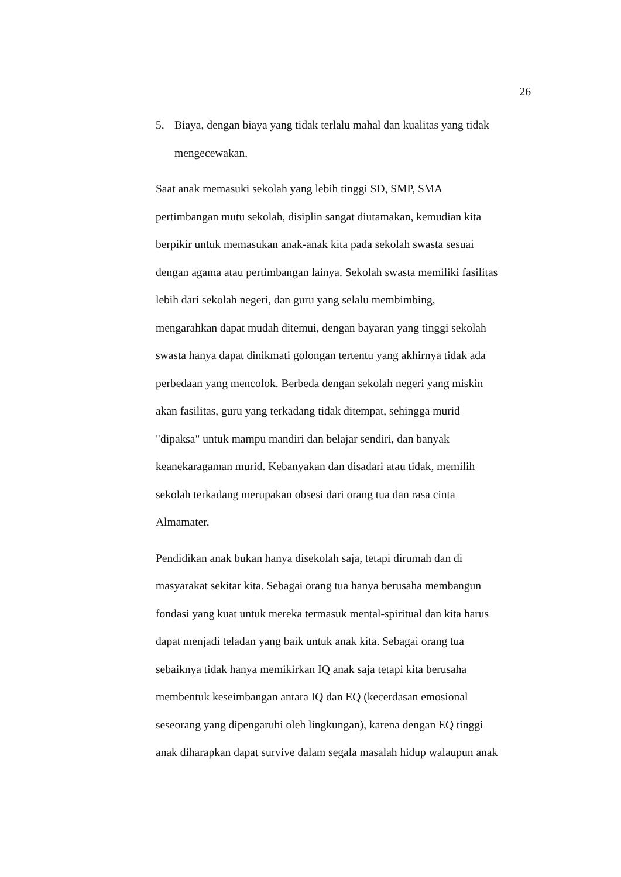26
5. Biaya, dengan biaya yang tidak terlalu mahal dan kualitas yang tidak
mengecewakan.
Saat anak memasuki sekolah yang lebih tinggi SD, SMP, SMA
pertimbangan mutu sekolah, disiplin sangat diutamakan, kemudian kita
berpikir untuk memasukan anak-anak kita pada sekolah swasta sesuai
dengan agama atau pertimbangan lainya. Sekolah swasta memiliki fasilitas
lebih dari sekolah negeri, dan guru yang selalu membimbing,
mengarahkan dapat mudah ditemui, dengan bayaran yang tinggi sekolah
swasta hanya dapat dinikmati golongan tertentu yang akhirnya tidak ada
perbedaan yang mencolok. Berbeda dengan sekolah negeri yang miskin
akan fasilitas, guru yang terkadang tidak ditempat, sehingga murid
"dipaksa" untuk mampu mandiri dan belajar sendiri, dan banyak
keanekaragaman murid. Kebanyakan dan disadari atau tidak, memilih
sekolah terkadang merupakan obsesi dari orang tua dan rasa cinta
Almamater.
Pendidikan anak bukan hanya disekolah saja, tetapi dirumah dan di
masyarakat sekitar kita. Sebagai orang tua hanya berusaha membangun
fondasi yang kuat untuk mereka termasuk mental-spiritual dan kita harus
dapat menjadi teladan yang baik untuk anak kita. Sebagai orang tua
sebaiknya tidak hanya memikirkan IQ anak saja tetapi kita berusaha
membentuk keseimbangan antara IQ dan EQ (kecerdasan emosional
seseorang yang dipengaruhi oleh lingkungan), karena dengan EQ tinggi
anak diharapkan dapat survive dalam segala masalah hidup walaupun anak